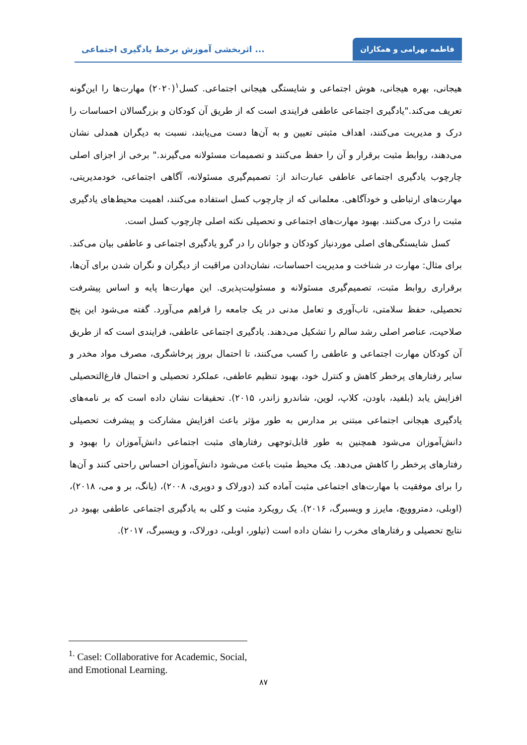فاطمه بهرامی و همکاران
اثربخشی آموزش برخط یادگیری اجتماعی ...
هیجانی، بهره هیجانی، هوش اجتماعی و شایستگی هیجانی اجتماعی. کسل<sup>۱</sup>(۲۰۲۰) مهارت‌ها را این‌گونه تعریف می‌کند."یادگیری اجتماعی عاطفی فرایندی است که از طریق آن کودکان و بزرگسالان احساسات را درک و مدیریت می‌کنند، اهداف مثبتی تعیین و به آن‌ها دست می‌یابند، نسبت به دیگران همدلی نشان می‌دهند، روابط مثبت برقرار و آن را حفظ می‌کنند و تصمیمات مسئولانه می‌گیرند." برخی از اجزای اصلی چارچوب یادگیری اجتماعی عاطفی عبارت‌اند از: تصمیم‌گیری مسئولانه، آگاهی اجتماعی، خودمدیریتی، مهارت‌های ارتباطی و خودآگاهی. معلمانی که از چارچوب کسل استفاده می‌کنند، اهمیت محیط‌های یادگیری مثبت را درک می‌کنند. بهبود مهارت‌های اجتماعی و تحصیلی نکته اصلی چارچوب کسل است.
کسل شایستگی‌های اصلی موردنیاز کودکان و جوانان را در گرو یادگیری اجتماعی و عاطفی بیان می‌کند. برای مثال: مهارت در شناخت و مدیریت احساسات، نشان‌دادن مراقبت از دیگران و نگران شدن برای آن‌ها، برقراری روابط مثبت، تصمیم‌گیری مسئولانه و مسئولیت‌پذیری. این مهارت‌ها پایه و اساس پیشرفت تحصیلی، حفظ سلامتی، تاب‌آوری و تعامل مدنی در یک جامعه را فراهم می‌آورد. گفته می‌شود این پنج صلاحیت، عناصر اصلی رشد سالم را تشکیل می‌دهند. یادگیری اجتماعی عاطفی، فرایندی است که از طریق آن کودکان مهارت اجتماعی و عاطفی را کسب می‌کنند، تا احتمال بروز پرخاشگری، مصرف مواد مخدر و سایر رفتارهای پرخطر کاهش و کنترل خود، بهبود تنظیم عاطفی، عملکرد تحصیلی و احتمال فارغ‌التحصیلی افزایش یابد (بلفید، باودن، کلاپ، لوین، شاندرو زاندر، ۲۰۱۵). تحقیقات نشان داده است که بر نامه‌های یادگیری هیجانی اجتماعی مبتنی بر مدارس به طور مؤثر باعث افزایش مشارکت و پیشرفت تحصیلی دانش‌آموزان می‌شود همچنین به طور قابل‌توجهی رفتارهای مثبت اجتماعی دانش‌آموزان را بهبود و رفتارهای پرخطر را کاهش می‌دهد. یک محیط مثبت باعث می‌شود دانش‌آموزان احساس راحتی کنند و آن‌ها را برای موفقیت با مهارت‌های اجتماعی مثبت آماده کند (دورلاک و دوپری، ۲۰۰۸)، (یانگ، بر و می، ۲۰۱۸)، (اوبلی، دمتروویچ، مایرز و ویسبرگ، ۲۰۱۶). یک رویکرد مثبت و کلی به یادگیری اجتماعی عاطفی بهبود در نتایج تحصیلی و رفتارهای مخرب را نشان داده است (تیلور، اوبلی، دورلاک، و ویسبرگ، ۲۰۱۷).
<sup>1.</sup> Casel: Collaborative for Academic, Social, and Emotional Learning.
۸۷